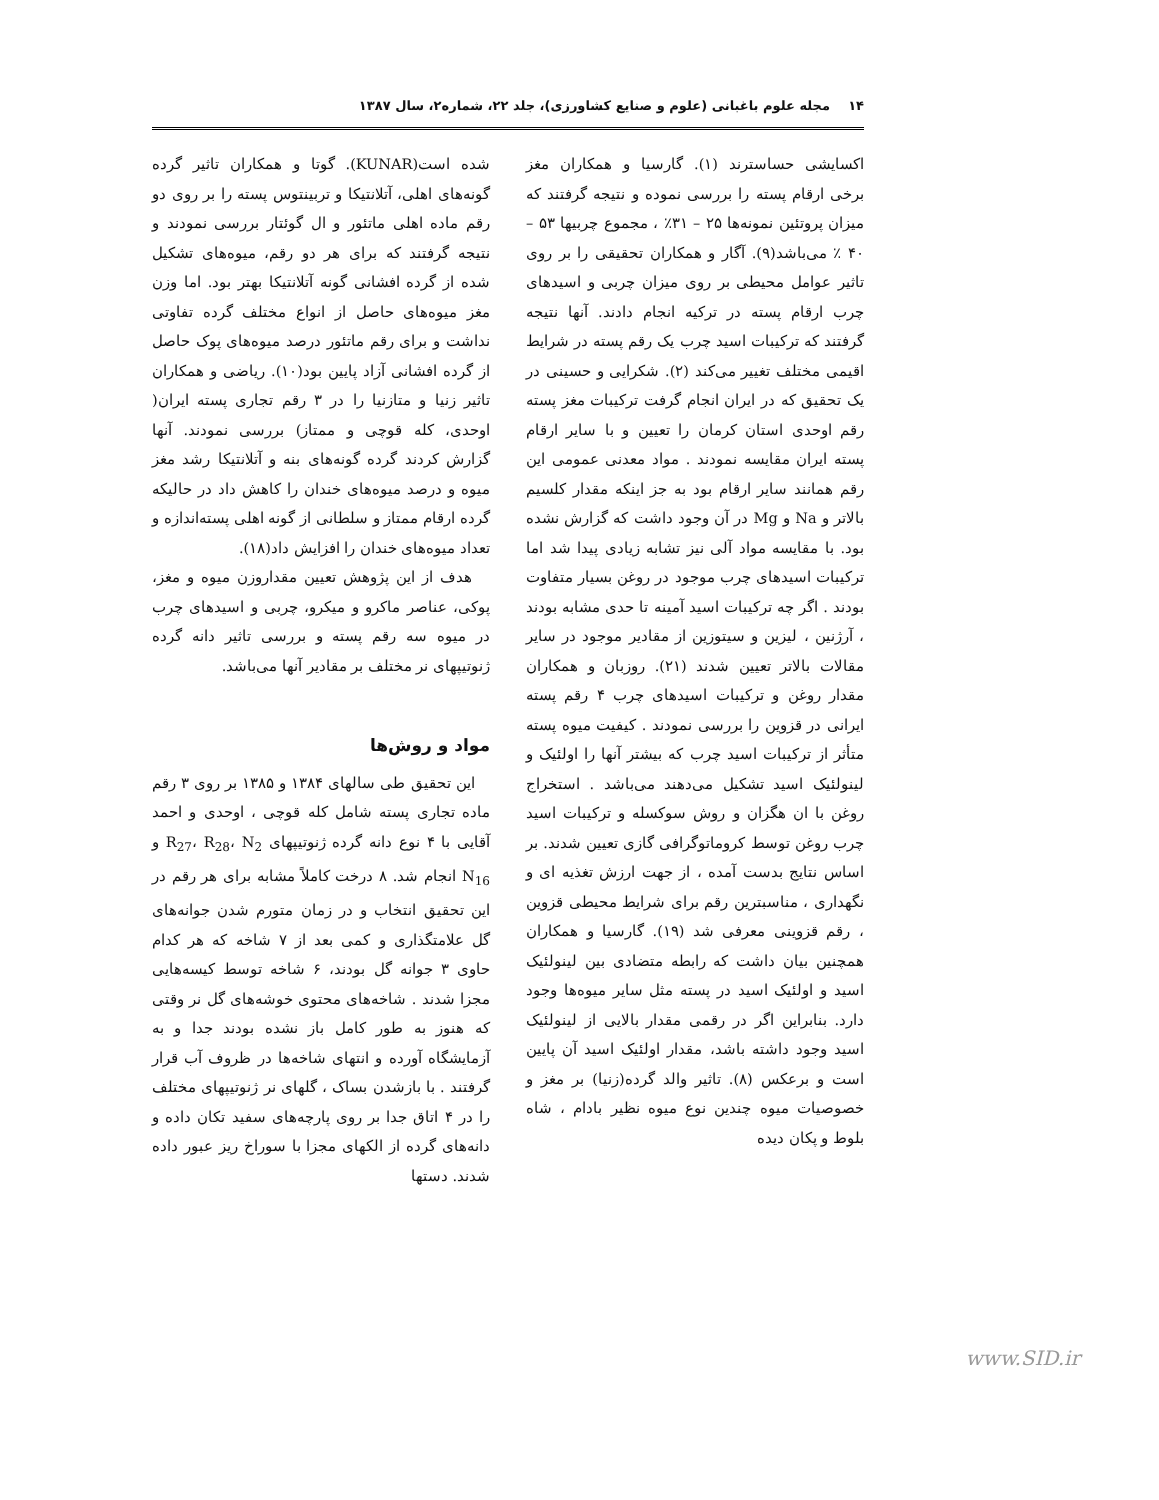۱۴ مجله علوم باغبانی (علوم و صنایع کشاورزی)، جلد ۲۲، شماره۲، سال ۱۳۸۷
اکسایشی حساسترند (۱). گارسیا و همکاران مغز برخی ارقام پسته را بررسی نموده و نتیجه گرفتند که میزان پروتئین نمونه‌ها ۲۵ – ۳۱٪ ، مجموع چربیها ۵۳ – ۴۰ ٪ می‌باشد(۹). آگار و همکاران تحقیقی را بر روی تاثیر عوامل محیطی بر روی میزان چربی و اسیدهای چرب ارقام پسته در ترکیه انجام دادند. آنها نتیجه گرفتند که ترکیبات اسید چرب یک رقم پسته در شرایط اقیمی مختلف تغییر می‌کند (۲). شکرایی و حسینی در یک تحقیق که در ایران انجام گرفت ترکیبات مغز پسته رقم اوحدی استان کرمان را تعیین و با سایر ارقام پسته ایران مقایسه نمودند . مواد معدنی عمومی این رقم همانند سایر ارقام بود به جز اینکه مقدار کلسیم بالاتر و Na و Mg در آن وجود داشت که گزارش نشده بود. با مقایسه مواد آلی نیز تشابه زیادی پیدا شد اما ترکیبات اسیدهای چرب موجود در روغن بسیار متفاوت بودند . اگر چه ترکیبات اسید آمینه تا حدی مشابه بودند ، آرژنین ، لیزین و سیتوزین از مقادیر موجود در سایر مقالات بالاتر تعیین شدند (۲۱). روزبان و همکاران مقدار روغن و ترکیبات اسیدهای چرب ۴ رقم پسته ایرانی در قزوین را بررسی نمودند . کیفیت میوه پسته متأثر از ترکیبات اسید چرب که بیشتر آنها را اولئیک و لینولئیک اسید تشکیل می‌دهند می‌باشد . استخراج روغن با ان هگزان و روش سوکسله و ترکیبات اسید چرب روغن توسط کروماتوگرافی گازی تعیین شدند. بر اساس نتایج بدست آمده ، از جهت ارزش تغذیه ای و نگهداری ، مناسبترین رقم برای شرایط محیطی قزوین ، رقم قزوینی معرفی شد (۱۹). گارسیا و همکاران همچنین بیان داشت که رابطه متضادی بین لینولئیک اسید و اولئیک اسید در پسته مثل سایر میوه‌ها وجود دارد. بنابراین اگر در رقمی مقدار بالایی از لینولئیک اسید وجود داشته باشد، مقدار اولئیک اسید آن پایین است و برعکس (۸). تاثیر والد گرده(زنیا) بر مغز و خصوصیات میوه چندین نوع میوه نظیر بادام ، شاه بلوط و پکان دیده
شده است(KUNAR). گوتا و همکاران تاثیر گرده گونه‌های اهلی، آتلانتیکا و تربینتوس پسته را بر روی دو رقم ماده اهلی ماتئور و ال گوئتار بررسی نمودند و نتیجه گرفتند که برای هر دو رقم، میوه‌های تشکیل شده از گرده افشانی گونه آتلانتیکا بهتر بود. اما وزن مغز میوه‌های حاصل از انواع مختلف گرده تفاوتی نداشت و برای رقم ماتئور درصد میوه‌های پوک حاصل از گرده افشانی آزاد پایین بود(۱۰). ریاضی و همکاران تاثیر زنیا و متازنیا را در ۳ رقم تجاری پسته ایران( اوحدی، کله قوچی و ممتاز) بررسی نمودند. آنها گزارش کردند گرده گونه‌های بنه و آتلانتیکا رشد مغز میوه و درصد میوه‌های خندان را کاهش داد در حالیکه گرده ارقام ممتاز و سلطانی از گونه اهلی پسته‌اندازه و تعداد میوه‌های خندان را افزایش داد(۱۸).
هدف از این پژوهش تعیین مقداروزن میوه و مغز، پوکی، عناصر ماکرو و میکرو، چربی و اسیدهای چرب در میوه سه رقم پسته و بررسی تاثیر دانه گرده ژنوتیپهای نر مختلف بر مقادیر آنها می‌باشد.
مواد و روش‌ها
این تحقیق طی سالهای ۱۳۸۴ و ۱۳۸۵ بر روی ۳ رقم ماده تجاری پسته شامل کله قوچی ، اوحدی و احمد آقایی با ۴ نوع دانه گرده ژنوتیپهای R<sub>27</sub>، R<sub>28</sub>، N<sub>2</sub> و N<sub>16</sub> انجام شد. ۸ درخت کاملاً مشابه برای هر رقم در این تحقیق انتخاب و در زمان متورم شدن جوانه‌های گل علامتگذاری و کمی بعد از ۷ شاخه که هر کدام حاوی ۳ جوانه گل بودند، ۶ شاخه توسط کیسه‌هایی مجزا شدند . شاخه‌های محتوی خوشه‌های گل نر وقتی که هنوز به طور کامل باز نشده بودند جدا و به آزمایشگاه آورده و انتهای شاخه‌ها در ظروف آب قرار گرفتند . با بازشدن بساک ، گلهای نر ژنوتیپهای مختلف را در ۴ اتاق جدا بر روی پارچه‌های سفید تکان داده و دانه‌های گرده از الکهای مجزا با سوراخ ریز عبور داده شدند. دستها
www.SID.ir